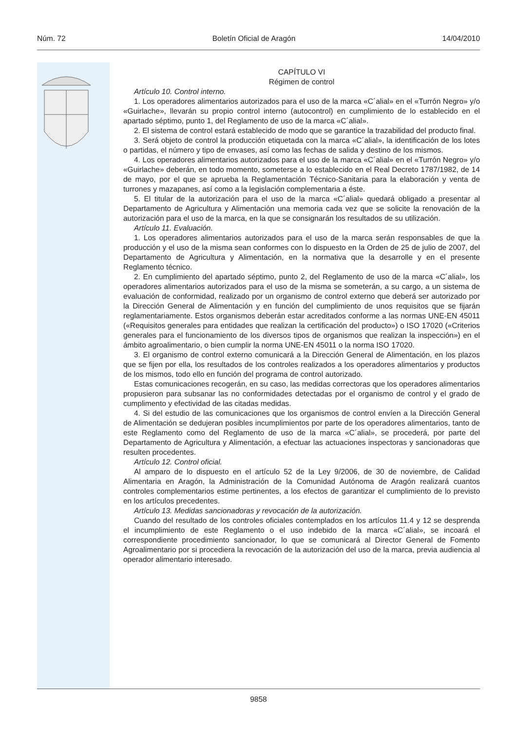Núm. 72 Boletín Oficial de Aragón 14/04/2010
CAPÍTULO VI
Régimen de control
Artículo 10. Control interno.
1. Los operadores alimentarios autorizados para el uso de la marca «C´alial» en el «Turrón Negro» y/o «Guirlache», llevarán su propio control interno (autocontrol) en cumplimiento de lo establecido en el apartado séptimo, punto 1, del Reglamento de uso de la marca «C´alial».
2. El sistema de control estará establecido de modo que se garantice la trazabilidad del producto final.
3. Será objeto de control la producción etiquetada con la marca «C´alial», la identificación de los lotes o partidas, el número y tipo de envases, así como las fechas de salida y destino de los mismos.
4. Los operadores alimentarios autorizados para el uso de la marca «C´alial» en el «Turrón Negro» y/o «Guirlache» deberán, en todo momento, someterse a lo establecido en el Real Decreto 1787/1982, de 14 de mayo, por el que se aprueba la Reglamentación Técnico-Sanitaria para la elaboración y venta de turrones y mazapanes, así como a la legislación complementaria a éste.
5. El titular de la autorización para el uso de la marca «C´alial» quedará obligado a presentar al Departamento de Agricultura y Alimentación una memoria cada vez que se solicite la renovación de la autorización para el uso de la marca, en la que se consignarán los resultados de su utilización.
Artículo 11. Evaluación.
1. Los operadores alimentarios autorizados para el uso de la marca serán responsables de que la producción y el uso de la misma sean conformes con lo dispuesto en la Orden de 25 de julio de 2007, del Departamento de Agricultura y Alimentación, en la normativa que la desarrolle y en el presente Reglamento técnico.
2. En cumplimiento del apartado séptimo, punto 2, del Reglamento de uso de la marca «C´alial», los operadores alimentarios autorizados para el uso de la misma se someterán, a su cargo, a un sistema de evaluación de conformidad, realizado por un organismo de control externo que deberá ser autorizado por la Dirección General de Alimentación y en función del cumplimiento de unos requisitos que se fijarán reglamentariamente. Estos organismos deberán estar acreditados conforme a las normas UNE-EN 45011 («Requisitos generales para entidades que realizan la certificación del producto») o ISO 17020 («Criterios generales para el funcionamiento de los diversos tipos de organismos que realizan la inspección») en el ámbito agroalimentario, o bien cumplir la norma UNE-EN 45011 o la norma ISO 17020.
3. El organismo de control externo comunicará a la Dirección General de Alimentación, en los plazos que se fijen por ella, los resultados de los controles realizados a los operadores alimentarios y productos de los mismos, todo ello en función del programa de control autorizado.
Estas comunicaciones recogerán, en su caso, las medidas correctoras que los operadores alimentarios propusieron para subsanar las no conformidades detectadas por el organismo de control y el grado de cumplimento y efectividad de las citadas medidas.
4. Si del estudio de las comunicaciones que los organismos de control envíen a la Dirección General de Alimentación se dedujeran posibles incumplimientos por parte de los operadores alimentarios, tanto de este Reglamento como del Reglamento de uso de la marca «C´alial», se procederá, por parte del Departamento de Agricultura y Alimentación, a efectuar las actuaciones inspectoras y sancionadoras que resulten procedentes.
Artículo 12. Control oficial.
Al amparo de lo dispuesto en el artículo 52 de la Ley 9/2006, de 30 de noviembre, de Calidad Alimentaria en Aragón, la Administración de la Comunidad Autónoma de Aragón realizará cuantos controles complementarios estime pertinentes, a los efectos de garantizar el cumplimiento de lo previsto en los artículos precedentes.
Artículo 13. Medidas sancionadoras y revocación de la autorización.
Cuando del resultado de los controles oficiales contemplados en los artículos 11.4 y 12 se desprenda el incumplimiento de este Reglamento o el uso indebido de la marca «C´alial», se incoará el correspondiente procedimiento sancionador, lo que se comunicará al Director General de Fomento Agroalimentario por si procediera la revocación de la autorización del uso de la marca, previa audiencia al operador alimentario interesado.
9858